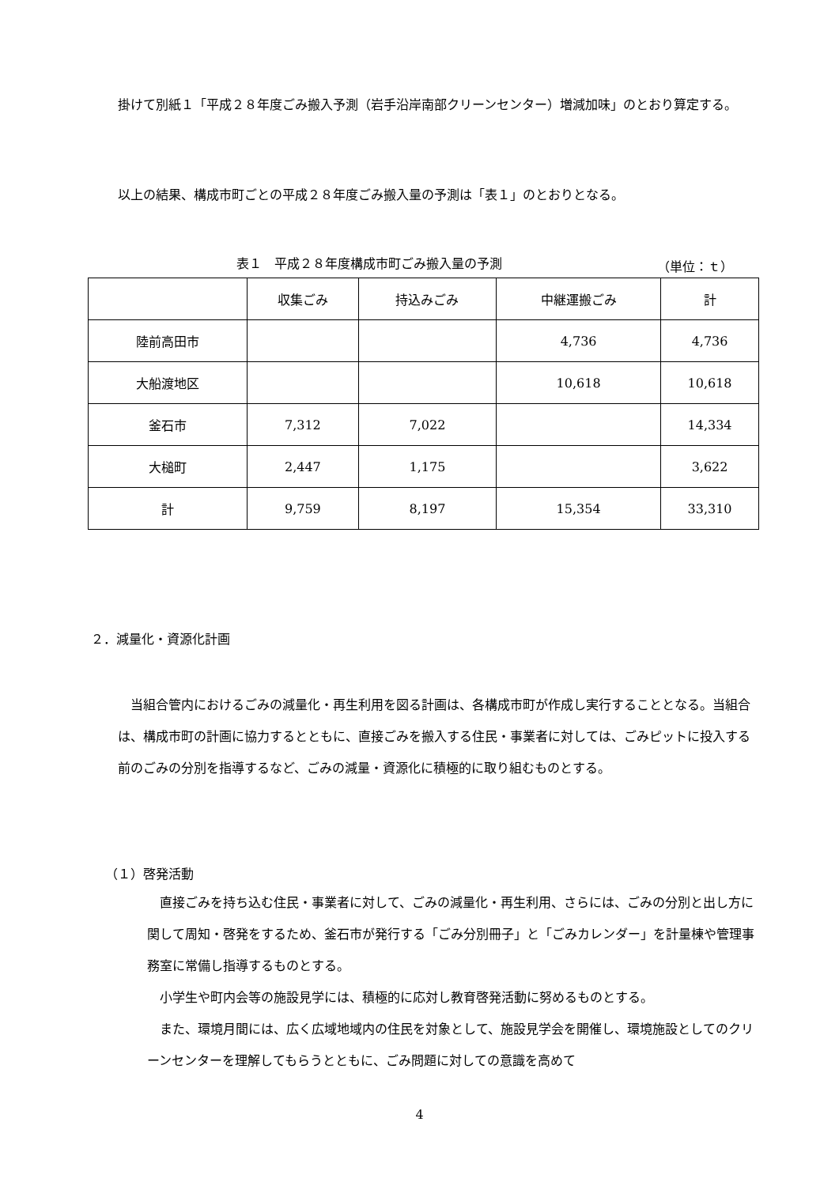掛けて別紙１「平成２８年度ごみ搬入予測（岩手沿岸南部クリーンセンター）増減加味」のとおり算定する。
以上の結果、構成市町ごとの平成２８年度ごみ搬入量の予測は「表１」のとおりとなる。
表１　平成２８年度構成市町ごみ搬入量の予測 （単位：ｔ）
| | 収集ごみ | 持込みごみ | 中継運搬ごみ | 計 |
| --- | --- | --- | --- | --- |
| 陸前高田市 | | | 4,736 | 4,736 |
| 大船渡地区 | | | 10,618 | 10,618 |
| 釜石市 | 7,312 | 7,022 | | 14,334 |
| 大槌町 | 2,447 | 1,175 | | 3,622 |
| 計 | 9,759 | 8,197 | 15,354 | 33,310 |
２．減量化・資源化計画
当組合管内におけるごみの減量化・再生利用を図る計画は、各構成市町が作成し実行することとなる。当組合は、構成市町の計画に協力するとともに、直接ごみを搬入する住民・事業者に対しては、ごみピットに投入する前のごみの分別を指導するなど、ごみの減量・資源化に積極的に取り組むものとする。
（１）啓発活動
直接ごみを持ち込む住民・事業者に対して、ごみの減量化・再生利用、さらには、ごみの分別と出し方に関して周知・啓発をするため、釜石市が発行する「ごみ分別冊子」と「ごみカレンダー」を計量棟や管理事務室に常備し指導するものとする。
小学生や町内会等の施設見学には、積極的に応対し教育啓発活動に努めるものとする。
また、環境月間には、広く広域地域内の住民を対象として、施設見学会を開催し、環境施設としてのクリーンセンターを理解してもらうとともに、ごみ問題に対しての意識を高めて
4